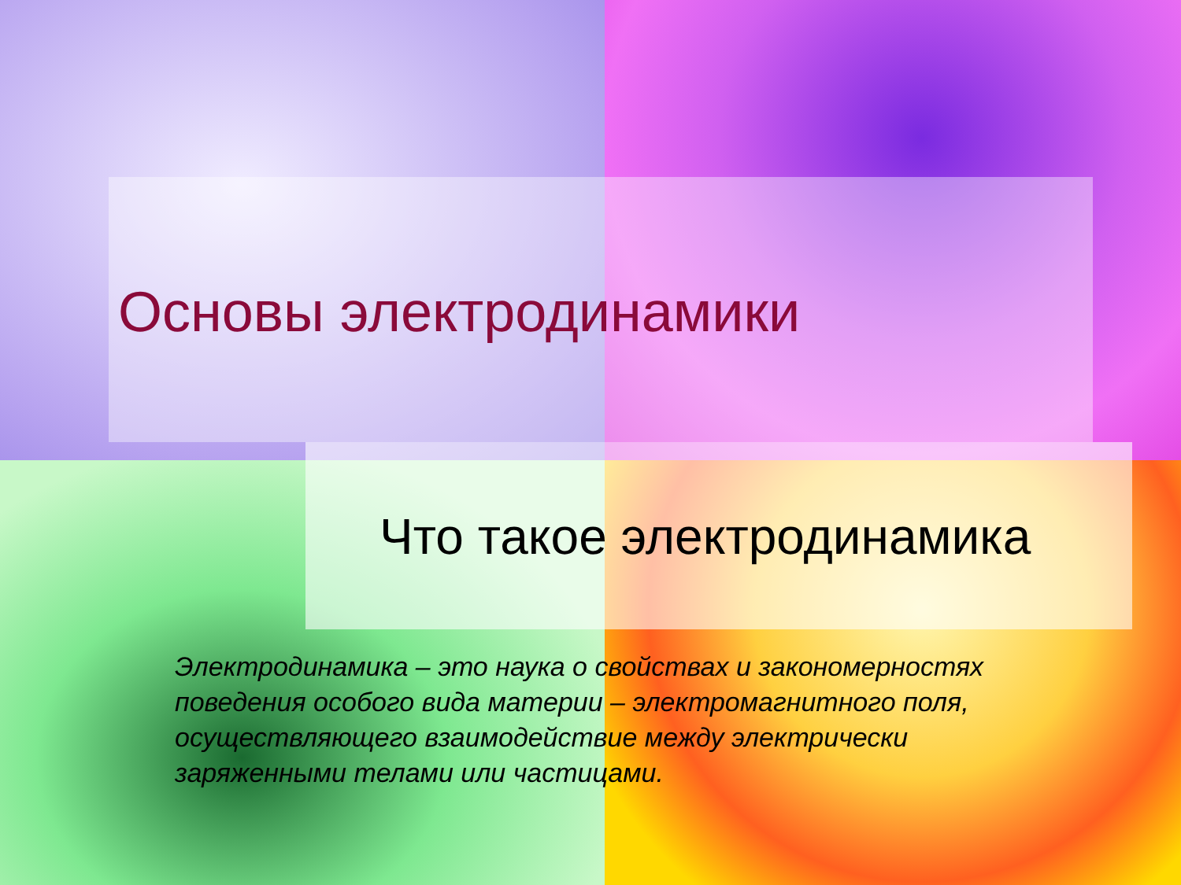Основы электродинамики
Что такое электродинамика
Электродинамика – это наука о свойствах и закономерностях поведения особого вида материи – электромагнитного поля, осуществляющего взаимодействие между электрически заряженными телами или частицами.